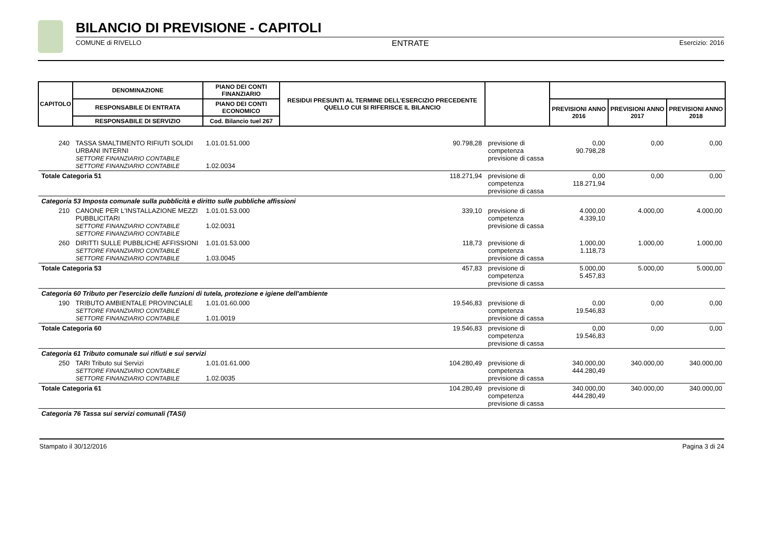BILANCIO DI PREVISIONE - CAPITOLI
COMUNE di RIVELLO ENTRATE Esercizio: 2016
| CAPITOLO | DENOMINAZIONE | PIANO DEI CONTI FINANZIARIO | RESIDUI PRESUNTI AL TERMINE DELL'ESERCIZIO PRECEDENTE QUELLO CUI SI RIFERISCE IL BILANCIO | | | | |
| --- | --- | --- | --- | --- | --- | --- | --- |
| | RESPONSABILE DI ENTRATA | PIANO DEI CONTI ECONOMICO | | | PREVISIONI ANNO 2016 | PREVISIONI ANNO 2017 | PREVISIONI ANNO 2018 |
| | RESPONSABILE DI SERVIZIO | Cod. Bilancio tuel 267 | | | | | |
| 240 | TASSA SMALTIMENTO RIFIUTI SOLIDI URBANI INTERNI SETTORE FINANZIARIO CONTABILE SETTORE FINANZIARIO CONTABILE | 1.01.01.51.000 1.02.0034 | 90.798,28 | previsione di competenza previsione di cassa | 0,00 90.798,28 | 0,00 | 0,00 |
| Totale Categoria 51 | | | 118.271,94 | previsione di competenza previsione di cassa | 0,00 118.271,94 | 0,00 | 0,00 |
| Categoria 53 Imposta comunale sulla pubblicità e diritto sulle pubbliche affissioni | | | | | | | |
| 210 | CANONE PER L'INSTALLAZIONE MEZZI PUBBLICITARI SETTORE FINANZIARIO CONTABILE SETTORE FINANZIARIO CONTABILE | 1.01.01.53.000 1.02.0031 | 339,10 | previsione di competenza previsione di cassa | 4.000,00 4.339,10 | 4.000,00 | 4.000,00 |
| 260 | DIRITTI SULLE PUBBLICHE AFFISSIONI SETTORE FINANZIARIO CONTABILE SETTORE FINANZIARIO CONTABILE | 1.01.01.53.000 1.03.0045 | 118,73 | previsione di competenza previsione di cassa | 1.000,00 1.118,73 | 1.000,00 | 1.000,00 |
| Totale Categoria 53 | | | 457,83 | previsione di competenza previsione di cassa | 5.000,00 5.457,83 | 5.000,00 | 5.000,00 |
| Categoria 60 Tributo per l'esercizio delle funzioni di tutela, protezione e igiene dell'ambiente | | | | | | | |
| 190 | TRIBUTO AMBIENTALE PROVINCIALE SETTORE FINANZIARIO CONTABILE SETTORE FINANZIARIO CONTABILE | 1.01.01.60.000 1.01.0019 | 19.546,83 | previsione di competenza previsione di cassa | 0,00 19.546,83 | 0,00 | 0,00 |
| Totale Categoria 60 | | | 19.546,83 | previsione di competenza previsione di cassa | 0,00 19.546,83 | 0,00 | 0,00 |
| Categoria 61 Tributo comunale sui rifiuti e sui servizi | | | | | | | |
| 250 | TARI Tributo sui Servizi SETTORE FINANZIARIO CONTABILE SETTORE FINANZIARIO CONTABILE | 1.01.01.61.000 1.02.0035 | 104.280,49 | previsione di competenza previsione di cassa | 340.000,00 444.280,49 | 340.000,00 | 340.000,00 |
| Totale Categoria 61 | | | 104.280,49 | previsione di competenza previsione di cassa | 340.000,00 444.280,49 | 340.000,00 | 340.000,00 |
| Categoria 76 Tassa sui servizi comunali (TASI) | | | | | | | |
Stampato il 30/12/2016 Pagina 3 di 24